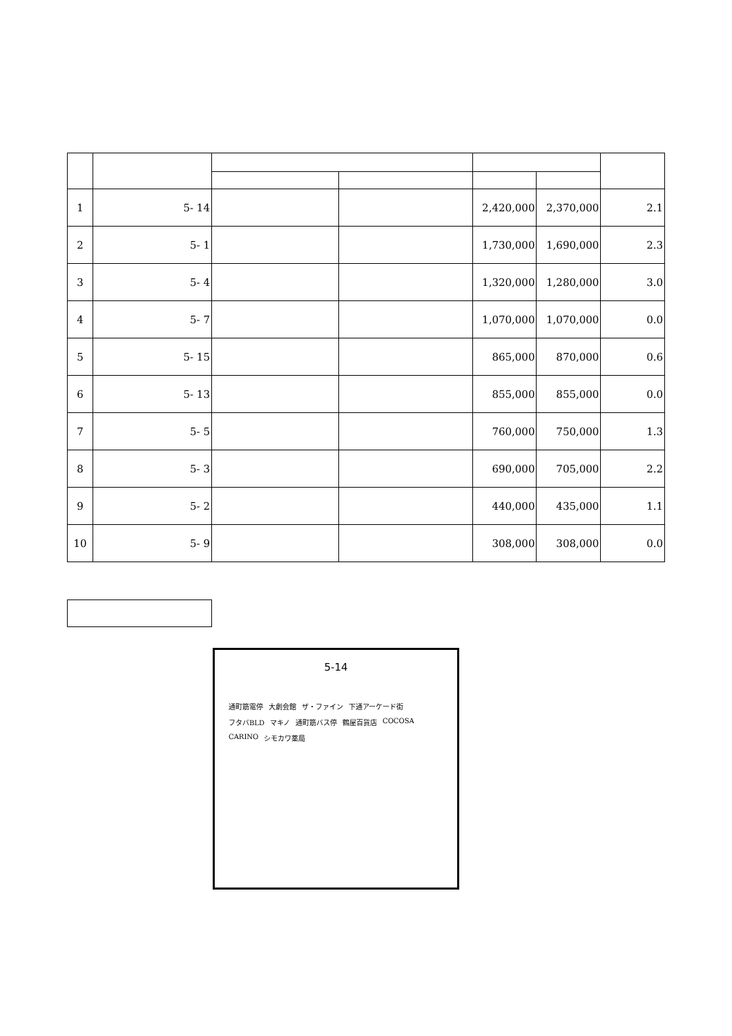| 1 | 5- 14 | | | 2,420,000 | 2,370,000 | 2.1 |
| 2 | 5- 1 | | | 1,730,000 | 1,690,000 | 2.3 |
| 3 | 5- 4 | | | 1,320,000 | 1,280,000 | 3.0 |
| 4 | 5- 7 | | | 1,070,000 | 1,070,000 | 0.0 |
| 5 | 5- 15 | | | 865,000 | 870,000 | 0.6 |
| 6 | 5- 13 | | | 855,000 | 855,000 | 0.0 |
| 7 | 5- 5 | | | 760,000 | 750,000 | 1.3 |
| 8 | 5- 3 | | | 690,000 | 705,000 | 2.2 |
| 9 | 5- 2 | | | 440,000 | 435,000 | 1.1 |
| 10 | 5- 9 | | | 308,000 | 308,000 | 0.0 |
5-14
通町筋電停 大劇会館 ザ・ファイン 下通アーケード街 フタバBLD マキノ 通町筋バス停 鶴屋百貨店 COCOSA CARINO シモカワ薬局